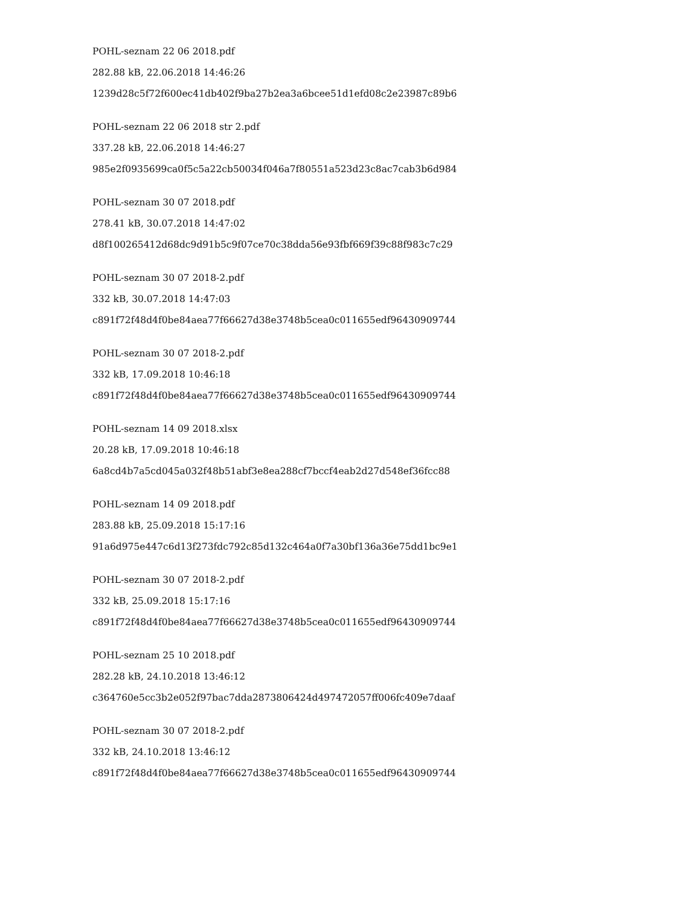POHL-seznam 22 06 2018.pdf
282.88 kB, 22.06.2018 14:46:26
1239d28c5f72f600ec41db402f9ba27b2ea3a6bcee51d1efd08c2e23987c89b6
POHL-seznam 22 06 2018 str 2.pdf
337.28 kB, 22.06.2018 14:46:27
985e2f0935699ca0f5c5a22cb50034f046a7f80551a523d23c8ac7cab3b6d984
POHL-seznam 30 07 2018.pdf
278.41 kB, 30.07.2018 14:47:02
d8f100265412d68dc9d91b5c9f07ce70c38dda56e93fbf669f39c88f983c7c29
POHL-seznam 30 07 2018-2.pdf
332 kB, 30.07.2018 14:47:03
c891f72f48d4f0be84aea77f66627d38e3748b5cea0c011655edf96430909744
POHL-seznam 30 07 2018-2.pdf
332 kB, 17.09.2018 10:46:18
c891f72f48d4f0be84aea77f66627d38e3748b5cea0c011655edf96430909744
POHL-seznam 14 09 2018.xlsx
20.28 kB, 17.09.2018 10:46:18
6a8cd4b7a5cd045a032f48b51abf3e8ea288cf7bccf4eab2d27d548ef36fcc88
POHL-seznam 14 09 2018.pdf
283.88 kB, 25.09.2018 15:17:16
91a6d975e447c6d13f273fdc792c85d132c464a0f7a30bf136a36e75dd1bc9e1
POHL-seznam 30 07 2018-2.pdf
332 kB, 25.09.2018 15:17:16
c891f72f48d4f0be84aea77f66627d38e3748b5cea0c011655edf96430909744
POHL-seznam 25 10 2018.pdf
282.28 kB, 24.10.2018 13:46:12
c364760e5cc3b2e052f97bac7dda2873806424d497472057ff006fc409e7daaf
POHL-seznam 30 07 2018-2.pdf
332 kB, 24.10.2018 13:46:12
c891f72f48d4f0be84aea77f66627d38e3748b5cea0c011655edf96430909744